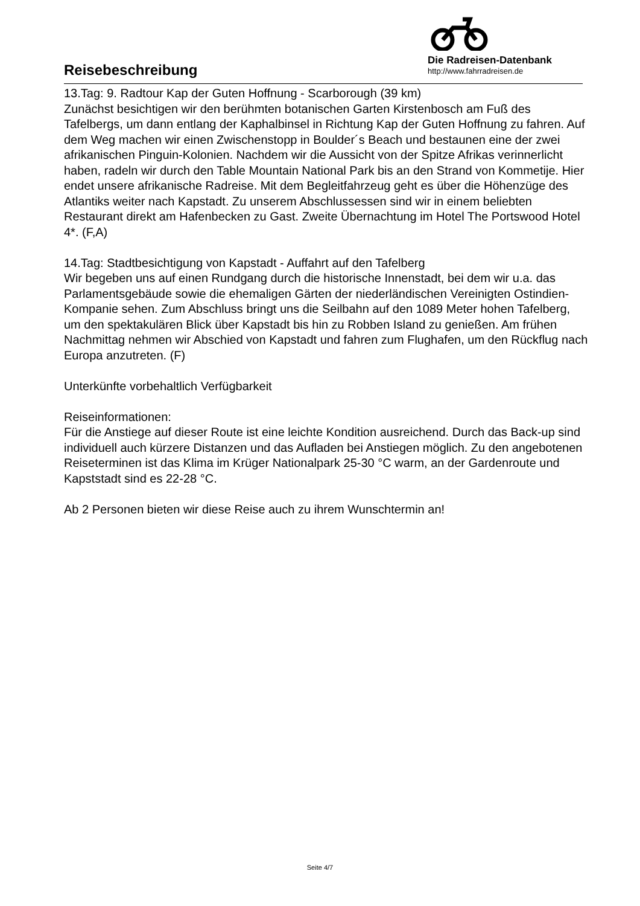Reisebeschreibung
Die Radreisen-Datenbank
http://www.fahrradreisen.de
13.Tag: 9. Radtour Kap der Guten Hoffnung - Scarborough (39 km)
Zunächst besichtigen wir den berühmten botanischen Garten Kirstenbosch am Fuß des Tafelbergs, um dann entlang der Kaphalbinsel in Richtung Kap der Guten Hoffnung zu fahren. Auf dem Weg machen wir einen Zwischenstopp in Boulder´s Beach und bestaunen eine der zwei afrikanischen Pinguin-Kolonien. Nachdem wir die Aussicht von der Spitze Afrikas verinnerlicht haben, radeln wir durch den Table Mountain National Park bis an den Strand von Kommetije. Hier endet unsere afrikanische Radreise. Mit dem Begleitfahrzeug geht es über die Höhenzüge des Atlantiks weiter nach Kapstadt. Zu unserem Abschlussessen sind wir in einem beliebten Restaurant direkt am Hafenbecken zu Gast. Zweite Übernachtung im Hotel The Portswood Hotel 4*. (F,A)
14.Tag: Stadtbesichtigung von Kapstadt - Auffahrt auf den Tafelberg
Wir begeben uns auf einen Rundgang durch die historische Innenstadt, bei dem wir u.a. das Parlamentsgebäude sowie die ehemaligen Gärten der niederländischen Vereinigten Ostindien-Kompanie sehen. Zum Abschluss bringt uns die Seilbahn auf den 1089 Meter hohen Tafelberg, um den spektakulären Blick über Kapstadt bis hin zu Robben Island zu genießen. Am frühen Nachmittag nehmen wir Abschied von Kapstadt und fahren zum Flughafen, um den Rückflug nach Europa anzutreten. (F)
Unterkünfte vorbehaltlich Verfügbarkeit
Reiseinformationen:
Für die Anstiege auf dieser Route ist eine leichte Kondition ausreichend. Durch das Back-up sind individuell auch kürzere Distanzen und das Aufladen bei Anstiegen möglich. Zu den angebotenen Reiseterminen ist das Klima im Krüger Nationalpark 25-30 °C warm, an der Gardenroute und Kapststadt sind es 22-28 °C.
Ab 2 Personen bieten wir diese Reise auch zu ihrem Wunschtermin an!
Seite 4/7